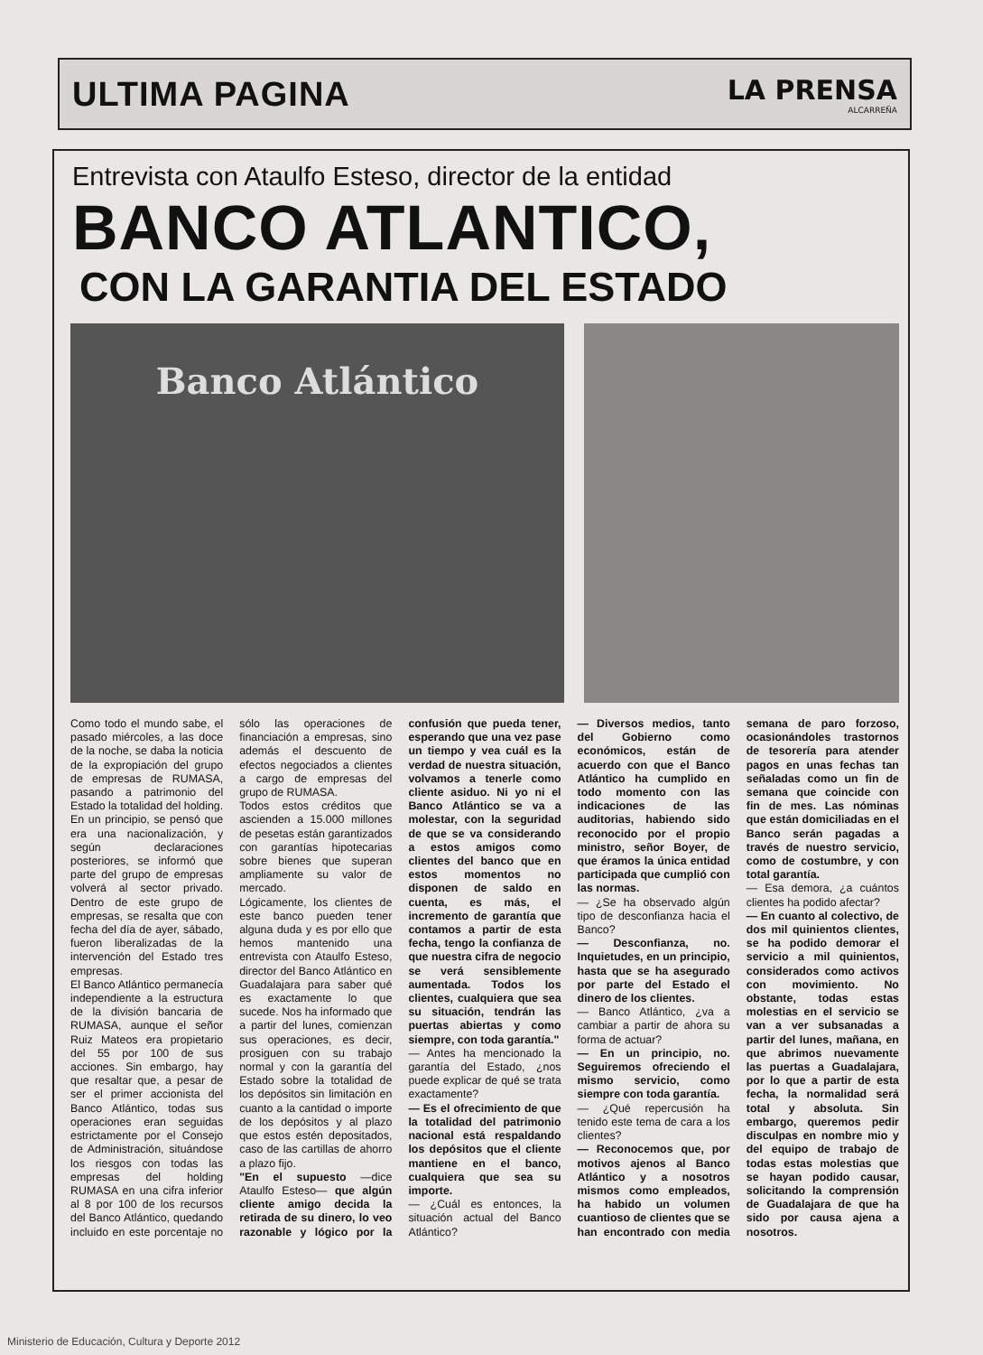ULTIMA PAGINA
LA PRENSA
ALCARREÑA
Entrevista con Ataulfo Esteso, director de la entidad
BANCO ATLANTICO,
CON LA GARANTIA DEL ESTADO
Banco Atlántico
Como todo el mundo sabe, el pasado miércoles, a las doce de la noche, se daba la noticia de la expropiación del grupo de empresas de RUMASA, pasando a patrimonio del Estado la totalidad del holding. En un principio, se pensó que era una nacionalización, y según declaraciones posteriores, se informó que parte del grupo de empresas volverá al sector privado. Dentro de este grupo de empresas, se resalta que con fecha del día de ayer, sábado, fueron liberalizadas de la intervención del Estado tres empresas.
El Banco Atlántico permanecía independiente a la estructura de la división bancaria de RUMASA, aunque el señor Ruiz Mateos era propietario del 55 por 100 de sus acciones. Sin embargo, hay que resaltar que, a pesar de ser el primer accionista del Banco Atlántico, todas sus operaciones eran seguidas estrictamente por el Consejo de Administración, situándose los riesgos con todas las empresas del holding RUMASA en una cifra inferior al 8 por 100 de los recursos del Banco Atlántico, quedando incluido en este porcentaje no sólo las operaciones de financiación a empresas, sino además el descuento de efectos negociados a clientes a cargo de empresas del grupo de RUMASA.
Todos estos créditos que ascienden a 15.000 millones de pesetas están garantizados con garantías hipotecarias sobre bienes que superan ampliamente su valor de mercado.
Lógicamente, los clientes de este banco pueden tener alguna duda y es por ello que hemos mantenido una entrevista con Ataulfo Esteso, director del Banco Atlántico en Guadalajara para saber qué es exactamente lo que sucede. Nos ha informado que a partir del lunes, comienzan sus operaciones, es decir, prosiguen con su trabajo normal y con la garantía del Estado sobre la totalidad de los depósitos sin limitación en cuanto a la cantidad o importe de los depósitos y al plazo que estos estén depositados, caso de las cartillas de ahorro a plazo fijo.
"En el supuesto —dice Ataulfo Esteso— que algún cliente amigo decida la retirada de su dinero, lo veo razonable y lógico por la confusión que pueda tener, esperando que una vez pase un tiempo y vea cuál es la verdad de nuestra situación, volvamos a tenerle como cliente asiduo. Ni yo ni el Banco Atlántico se va a molestar, con la seguridad de que se va considerando a estos amigos como clientes del banco que en estos momentos no disponen de saldo en cuenta, es más, el incremento de garantía que contamos a partir de esta fecha, tengo la confianza de que nuestra cifra de negocio se verá sensiblemente aumentada. Todos los clientes, cualquiera que sea su situación, tendrán las puertas abiertas y como siempre, con toda garantía."
— Antes ha mencionado la garantía del Estado, ¿nos puede explicar de qué se trata exactamente?
— Es el ofrecimiento de que la totalidad del patrimonio nacional está respaldando los depósitos que el cliente mantiene en el banco, cualquiera que sea su importe.
— ¿Cuál es entonces, la situación actual del Banco Atlántico?
— Diversos medios, tanto del Gobierno como económicos, están de acuerdo con que el Banco Atlántico ha cumplido en todo momento con las indicaciones de las auditorias, habiendo sido reconocido por el propio ministro, señor Boyer, de que éramos la única entidad participada que cumplió con las normas.
— ¿Se ha observado algún tipo de desconfianza hacia el Banco?
— Desconfianza, no. Inquietudes, en un principio, hasta que se ha asegurado por parte del Estado el dinero de los clientes.
— Banco Atlántico, ¿va a cambiar a partir de ahora su forma de actuar?
— En un principio, no. Seguiremos ofreciendo el mismo servicio, como siempre con toda garantía.
— ¿Qué repercusión ha tenido este tema de cara a los clientes?
— Reconocemos que, por motivos ajenos al Banco Atlántico y a nosotros mismos como empleados, ha habido un volumen cuantioso de clientes que se han encontrado con media semana de paro forzoso, ocasionándoles trastornos de tesorería para atender pagos en unas fechas tan señaladas como un fin de semana que coincide con fin de mes. Las nóminas que están domiciliadas en el Banco serán pagadas a través de nuestro servicio, como de costumbre, y con total garantía.
— Esa demora, ¿a cuántos clientes ha podido afectar?
— En cuanto al colectivo, de dos mil quinientos clientes, se ha podido demorar el servicio a mil quinientos, considerados como activos con movimiento. No obstante, todas estas molestias en el servicio se van a ver subsanadas a partir del lunes, mañana, en que abrimos nuevamente las puertas a Guadalajara, por lo que a partir de esta fecha, la normalidad será total y absoluta. Sin embargo, queremos pedir disculpas en nombre mio y del equipo de trabajo de todas estas molestias que se hayan podido causar, solicitando la comprensión de Guadalajara de que ha sido por causa ajena a nosotros.
Ministerio de Educación, Cultura y Deporte 2012